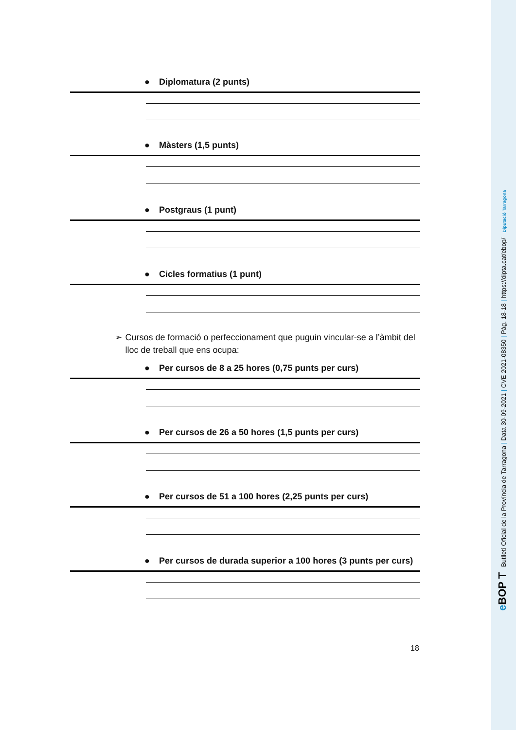● Diplomatura (2 punts)
● Màsters (1,5 punts)
● Postgraus (1 punt)
● Cicles formatius (1 punt)
➢ Cursos de formació o perfeccionament que puguin vincular-se a l’àmbit del lloc de treball que ens ocupa:
● Per cursos de 8 a 25 hores (0,75 punts per curs)
● Per cursos de 26 a 50 hores (1,5 punts per curs)
● Per cursos de 51 a 100 hores (2,25 punts per curs)
● Per cursos de durada superior a 100 hores (3 punts per curs)
18
e BOP T Butlletí Oficial de la Província de Tarragona | Data 30-09-2021 | CVE 2021-08350 | Pàg. 18-18 | https://dipta.cat/ebop/ Diputació Tarragona